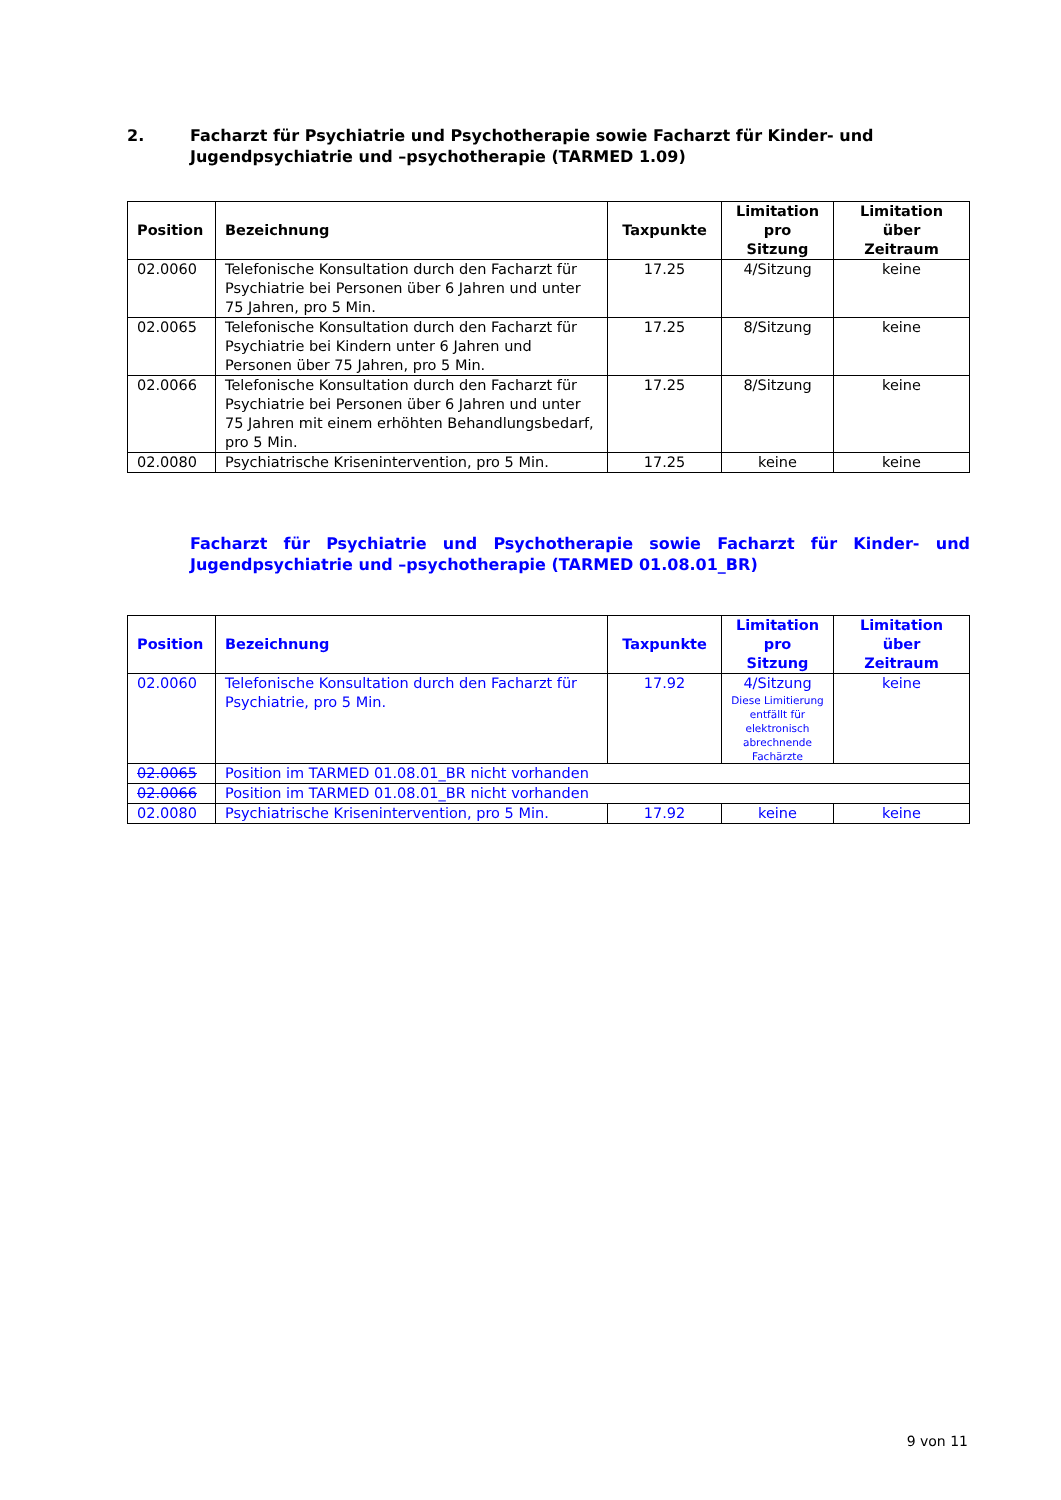2. Facharzt für Psychiatrie und Psychotherapie sowie Facharzt für Kinder- und Jugendpsychiatrie und –psychotherapie (TARMED 1.09)
| Position | Bezeichnung | Taxpunkte | Limitation pro Sitzung | Limitation über Zeitraum |
| --- | --- | --- | --- | --- |
| 02.0060 | Telefonische Konsultation durch den Facharzt für Psychiatrie bei Personen über 6 Jahren und unter 75 Jahren, pro 5 Min. | 17.25 | 4/Sitzung | keine |
| 02.0065 | Telefonische Konsultation durch den Facharzt für Psychiatrie bei Kindern unter 6 Jahren und Personen über 75 Jahren, pro 5 Min. | 17.25 | 8/Sitzung | keine |
| 02.0066 | Telefonische Konsultation durch den Facharzt für Psychiatrie bei Personen über 6 Jahren und unter 75 Jahren mit einem erhöhten Behandlungsbedarf, pro 5 Min. | 17.25 | 8/Sitzung | keine |
| 02.0080 | Psychiatrische Krisenintervention, pro 5 Min. | 17.25 | keine | keine |
Facharzt für Psychiatrie und Psychotherapie sowie Facharzt für Kinder- und Jugendpsychiatrie und –psychotherapie (TARMED 01.08.01_BR)
| Position | Bezeichnung | Taxpunkte | Limitation pro Sitzung | Limitation über Zeitraum |
| --- | --- | --- | --- | --- |
| 02.0060 | Telefonische Konsultation durch den Facharzt für Psychiatrie, pro 5 Min. | 17.92 | 4/Sitzung Diese Limitierung entfällt für elektronisch abrechnende Fachärzte | keine |
| 02.0065 | Position im TARMED 01.08.01_BR nicht vorhanden | | | |
| 02.0066 | Position im TARMED 01.08.01_BR nicht vorhanden | | | |
| 02.0080 | Psychiatrische Krisenintervention, pro 5 Min. | 17.92 | keine | keine |
9 von 11